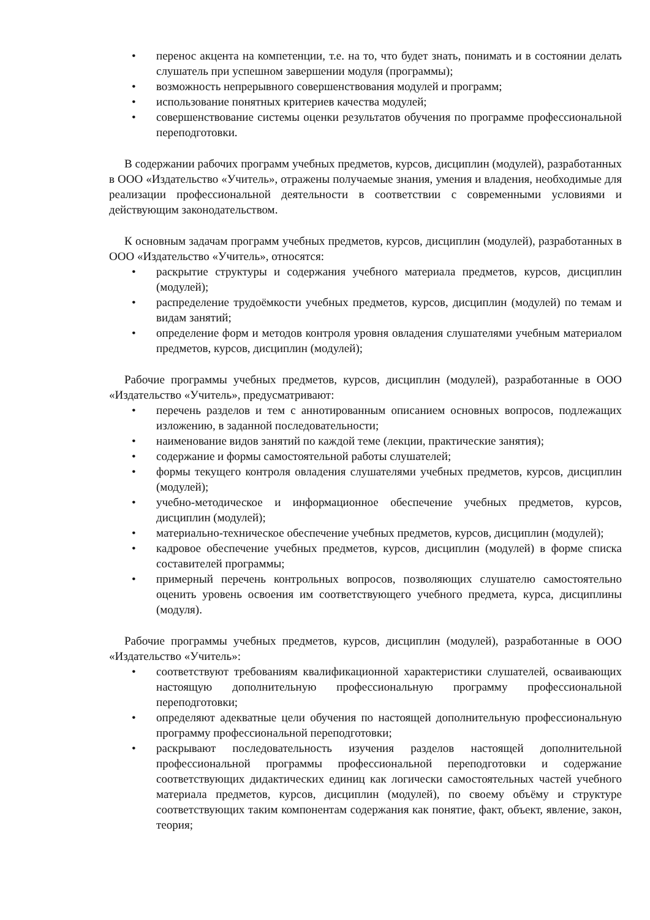• перенос акцента на компетенции, т.е. на то, что будет знать, понимать и в состоянии делать слушатель при успешном завершении модуля (программы);
• возможность непрерывного совершенствования модулей и программ;
• использование понятных критериев качества модулей;
• совершенствование системы оценки результатов обучения по программе профессиональной переподготовки.
В содержании рабочих программ учебных предметов, курсов, дисциплин (модулей), разработанных в ООО «Издательство «Учитель», отражены получаемые знания, умения и владения, необходимые для реализации профессиональной деятельности в соответствии с современными условиями и действующим законодательством.
К основным задачам программ учебных предметов, курсов, дисциплин (модулей), разработанных в ООО «Издательство «Учитель», относятся:
• раскрытие структуры и содержания учебного материала предметов, курсов, дисциплин (модулей);
• распределение трудоёмкости учебных предметов, курсов, дисциплин (модулей) по темам и видам занятий;
• определение форм и методов контроля уровня овладения слушателями учебным материалом предметов, курсов, дисциплин (модулей);
Рабочие программы учебных предметов, курсов, дисциплин (модулей), разработанные в ООО «Издательство «Учитель», предусматривают:
• перечень разделов и тем с аннотированным описанием основных вопросов, подлежащих изложению, в заданной последовательности;
• наименование видов занятий по каждой теме (лекции, практические занятия);
• содержание и формы самостоятельной работы слушателей;
• формы текущего контроля овладения слушателями учебных предметов, курсов, дисциплин (модулей);
• учебно-методическое и информационное обеспечение учебных предметов, курсов, дисциплин (модулей);
• материально-техническое обеспечение учебных предметов, курсов, дисциплин (модулей);
• кадровое обеспечение учебных предметов, курсов, дисциплин (модулей) в форме списка составителей программы;
• примерный перечень контрольных вопросов, позволяющих слушателю самостоятельно оценить уровень освоения им соответствующего учебного предмета, курса, дисциплины (модуля).
Рабочие программы учебных предметов, курсов, дисциплин (модулей), разработанные в ООО «Издательство «Учитель»:
• соответствуют требованиям квалификационной характеристики слушателей, осваивающих настоящую дополнительную профессиональную программу профессиональной переподготовки;
• определяют адекватные цели обучения по настоящей дополнительную профессиональную программу профессиональной переподготовки;
• раскрывают последовательность изучения разделов настоящей дополнительной профессиональной программы профессиональной переподготовки и содержание соответствующих дидактических единиц как логически самостоятельных частей учебного материала предметов, курсов, дисциплин (модулей), по своему объёму и структуре соответствующих таким компонентам содержания как понятие, факт, объект, явление, закон, теория;